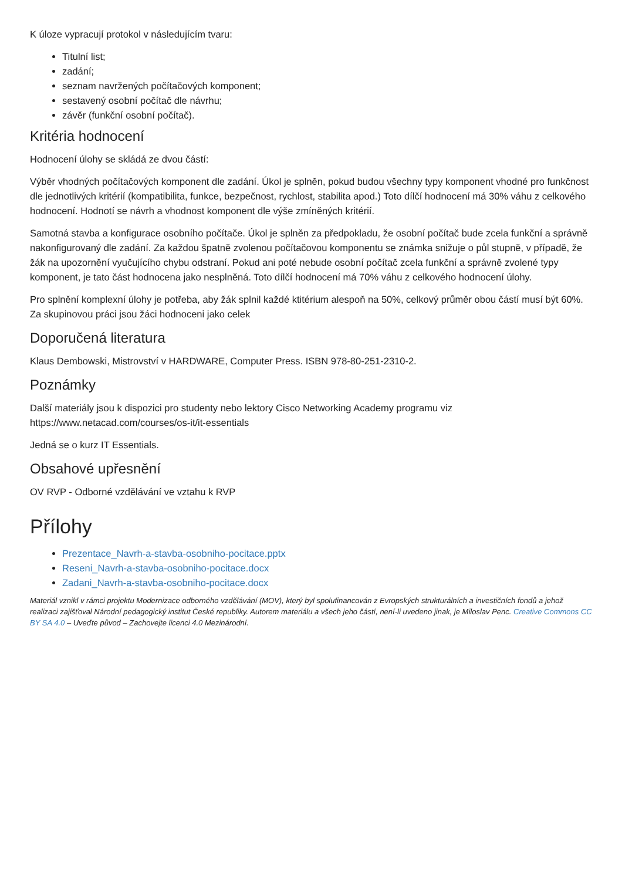K úloze vypracují protokol v následujícím tvaru:
Titulní list;
zadání;
seznam navržených počítačových komponent;
sestavený osobní počítač dle návrhu;
závěr (funkční osobní počítač).
Kritéria hodnocení
Hodnocení úlohy se skládá ze dvou částí:
Výběr vhodných počítačových komponent dle zadání. Úkol je splněn, pokud budou všechny typy komponent vhodné pro funkčnost dle jednotlivých kritérií (kompatibilita, funkce, bezpečnost, rychlost, stabilita apod.) Toto dílčí hodnocení má 30% váhu z celkového hodnocení. Hodnotí se návrh a vhodnost komponent dle výše zmíněných kritérií.
Samotná stavba a konfigurace osobního počítače. Úkol je splněn za předpokladu, že osobní počítač bude zcela funkční a správně nakonfigurovaný dle zadání. Za každou špatně zvolenou počítačovou komponentu se známka snižuje o půl stupně, v případě, že žák na upozornění vyučujícího chybu odstraní. Pokud ani poté nebude osobní počítač zcela funkční a správně zvolené typy komponent, je tato část hodnocena jako nesplněná. Toto dílčí hodnocení má 70% váhu z celkového hodnocení úlohy.
Pro splnění komplexní úlohy je potřeba, aby žák splnil každé ktitérium alespoň na 50%, celkový průměr obou částí musí být 60%. Za skupinovou práci jsou žáci hodnoceni jako celek
Doporučená literatura
Klaus Dembowski, Mistrovství v HARDWARE, Computer Press. ISBN 978-80-251-2310-2.
Poznámky
Další materiály jsou k dispozici pro studenty nebo lektory Cisco Networking Academy programu viz https://www.netacad.com/courses/os-it/it-essentials
Jedná se o kurz IT Essentials.
Obsahové upřesnění
OV RVP - Odborné vzdělávání ve vztahu k RVP
Přílohy
Prezentace_Navrh-a-stavba-osobniho-pocitace.pptx
Reseni_Navrh-a-stavba-osobniho-pocitace.docx
Zadani_Navrh-a-stavba-osobniho-pocitace.docx
Materiál vznikl v rámci projektu Modernizace odborného vzdělávání (MOV), který byl spolufinancován z Evropských strukturálních a investičních fondů a jehož realizaci zajišťoval Národní pedagogický institut České republiky. Autorem materiálu a všech jeho částí, není-li uvedeno jinak, je Miloslav Penc. Creative Commons CC BY SA 4.0 – Uveďte původ – Zachovejte licenci 4.0 Mezinárodní.